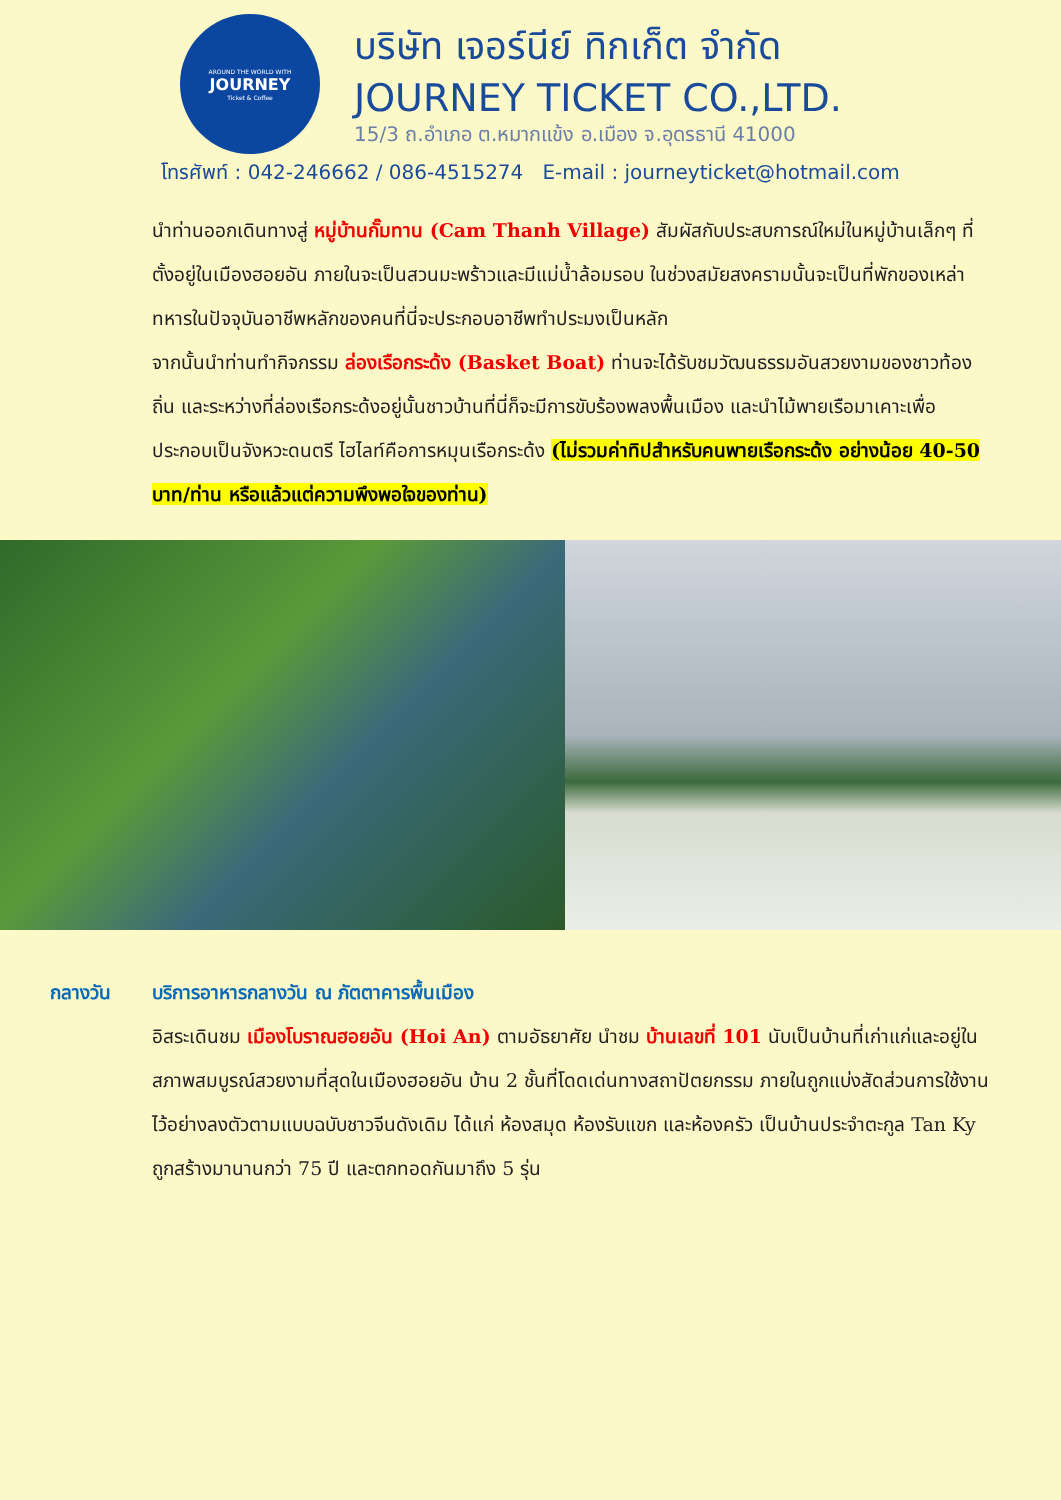AROUND THE WORLD WITH
JOURNEY
Ticket & Coffee
บริษัท เจอร์นีย์ ทิกเก็ต จำกัด
JOURNEY TICKET CO.,LTD.
15/3 ถ.อำเภอ ต.หมากแข้ง อ.เมือง จ.อุดรธานี 41000
โทรศัพท์ : 042-246662 / 086-4515274 E-mail : journeyticket@hotmail.com
นำท่านออกเดินทางสู่ หมู่บ้านกั๊มทาน (Cam Thanh Village) สัมผัสกับประสบการณ์ใหม่ในหมู่บ้านเล็กๆ ที่ตั้งอยู่ในเมืองฮอยอัน ภายในจะเป็นสวนมะพร้าวและมีแม่น้ำล้อมรอบ ในช่วงสมัยสงครามนั้นจะเป็นที่พักของเหล่าทหารในปัจจุบันอาชีพหลักของคนที่นี่จะประกอบอาชีพทำประมงเป็นหลัก
จากนั้นนำท่านทำกิจกรรม ล่องเรือกระด้ง (Basket Boat) ท่านจะได้รับชมวัฒนธรรมอันสวยงามของชาวท้องถิ่น และระหว่างที่ล่องเรือกระด้งอยู่นั้นชาวบ้านที่นี่ก็จะมีการขับร้องพลงพื้นเมือง และนำไม้พายเรือมาเคาะเพื่อประกอบเป็นจังหวะดนตรี ไฮไลท์คือการหมุนเรือกระด้ง (ไม่รวมค่าทิปสำหรับคนพายเรือกระด้ง อย่างน้อย 40-50 บาท/ท่าน หรือแล้วแต่ความพึงพอใจของท่าน)
กลางวัน บริการอาหารกลางวัน ณ ภัตตาคารพื้นเมือง
อิสระเดินชม เมืองโบราณฮอยอัน (Hoi An) ตามอัธยาศัย นำชม บ้านเลขที่ 101 นับเป็นบ้านที่เก่าแก่และอยู่ในสภาพสมบูรณ์สวยงามที่สุดในเมืองฮอยอัน บ้าน 2 ชั้นที่โดดเด่นทางสถาปัตยกรรม ภายในถูกแบ่งสัดส่วนการใช้งานไว้อย่างลงตัวตามแบบฉบับชาวจีนดังเดิม ได้แก่ ห้องสมุด ห้องรับแขก และห้องครัว เป็นบ้านประจำตะกูล Tan Ky ถูกสร้างมานานกว่า 75 ปี และตกทอดกันมาถึง 5 รุ่น